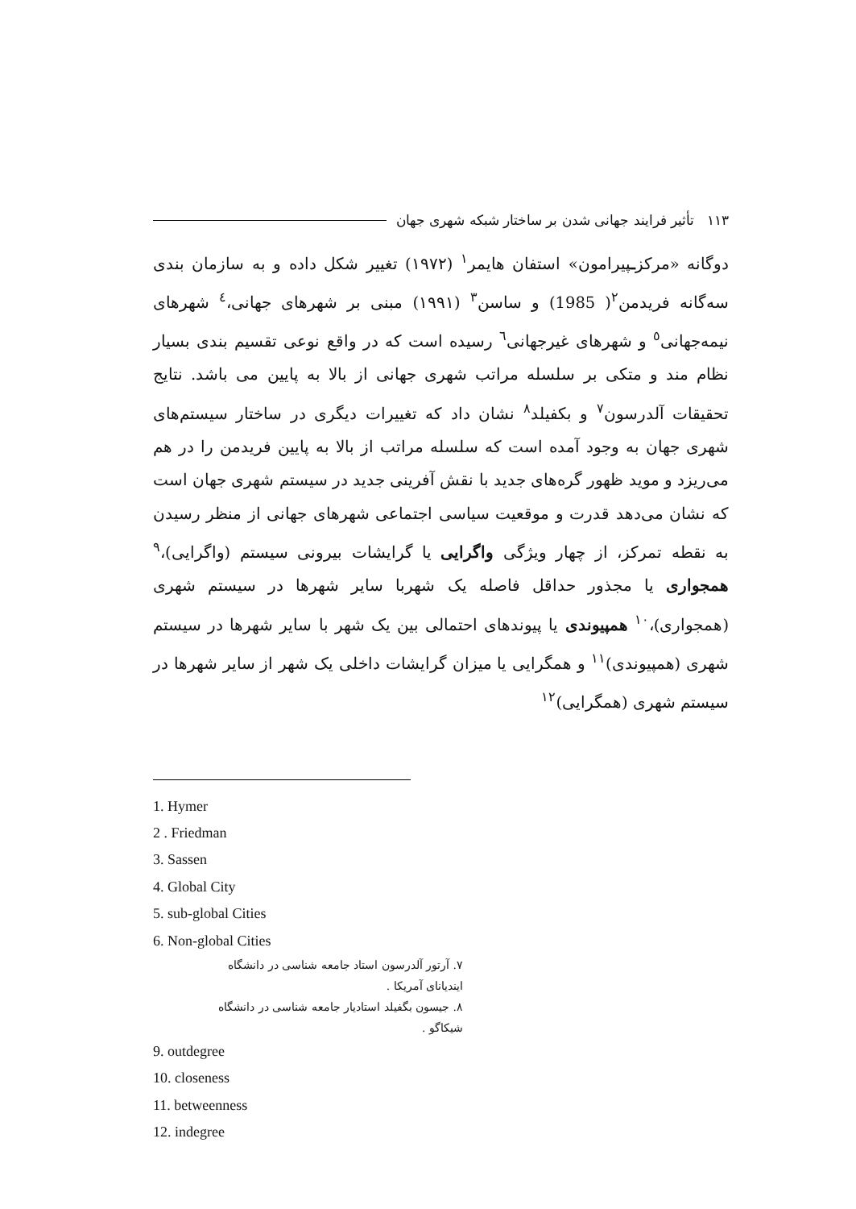۱۱۳ تأثیر فرایند جهانی شدن بر ساختار شبکه شهری جهان
دوگانه «مرکزـپیرامون» استفان هایمر<sup>۱</sup> (۱۹۷۲) تغییر شکل داده و به سازمان بندی سه‌گانه فریدمن<sup>۲</sup>( 1985) و ساسن<sup>۳</sup> (۱۹۹۱) مبنی بر شهرهای جهانی،<sup>٤</sup> شهرهای نیمه‌جهانی<sup>٥</sup> و شهرهای غیرجهانی<sup>٦</sup> رسیده است که در واقع نوعی تقسیم بندی بسیار نظام مند و متکی بر سلسله مراتب شهری جهانی از بالا به پایین می باشد. نتایج تحقیقات آلدرسون<sup>۷</sup> و بکفیلد<sup>۸</sup> نشان داد که تغییرات دیگری در ساختار سیستم‌های شهری جهان به وجود آمده است که سلسله مراتب از بالا به پایین فریدمن را در هم می‌ریزد و موید ظهور گره‌های جدید با نقش آفرینی جدید در سیستم شهری جهان است که نشان می‌دهد قدرت و موقعیت سیاسی اجتماعی شهرهای جهانی از منظر رسیدن به نقطه تمرکز، از چهار ویژگی واگرایی یا گرایشات بیرونی سیستم (واگرایی)،<sup>۹</sup> همجواری یا مجذور حداقل فاصله یک شهربا سایر شهرها در سیستم شهری (همجواری)،<sup>۱۰</sup> همپیوندی یا پیوندهای احتمالی بین یک شهر با سایر شهرها در سیستم شهری (همپیوندی)<sup>۱۱</sup> و همگرایی یا میزان گرایشات داخلی یک شهر از سایر شهرها در سیستم شهری (همگرایی)<sup>۱۲</sup>
1. Hymer
2 . Friedman
3. Sassen
4. Global City
5. sub-global Cities
6. Non-global Cities
۷. آرتور آلدرسون استاد جامعه شناسی در دانشگاه ایندیانای آمریکا .
۸. جیسون بگفیلد استادیار جامعه شناسی در دانشگاه شیکاگو .
9. outdegree
10. closeness
11. betweenness
12. indegree